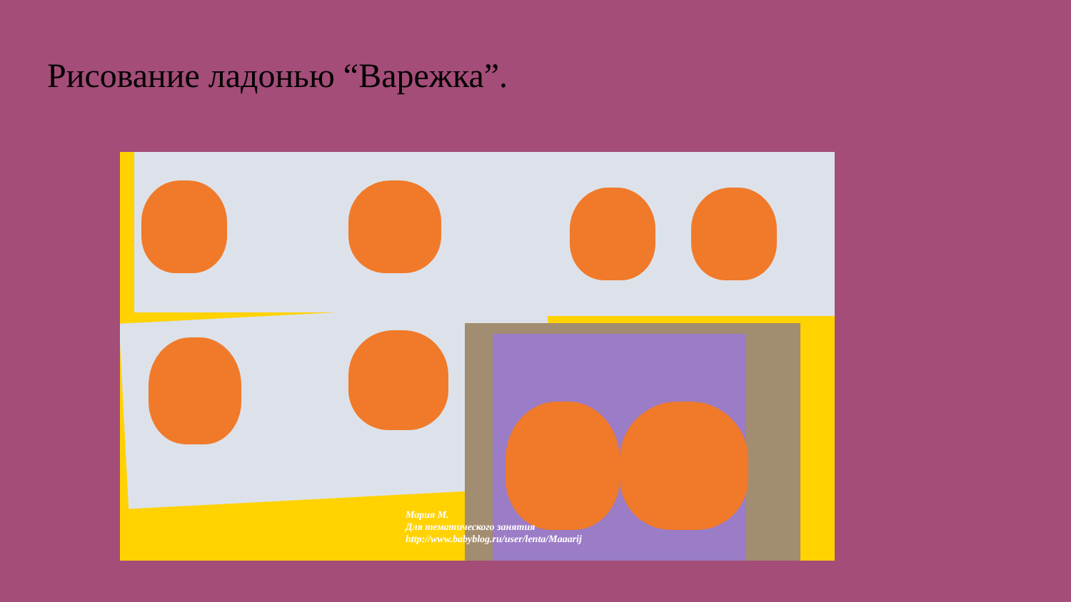Рисование ладонью “Варежка”.
Мария М.
Для тематического занятия
http://www.babyblog.ru/user/lenta/Maaarij